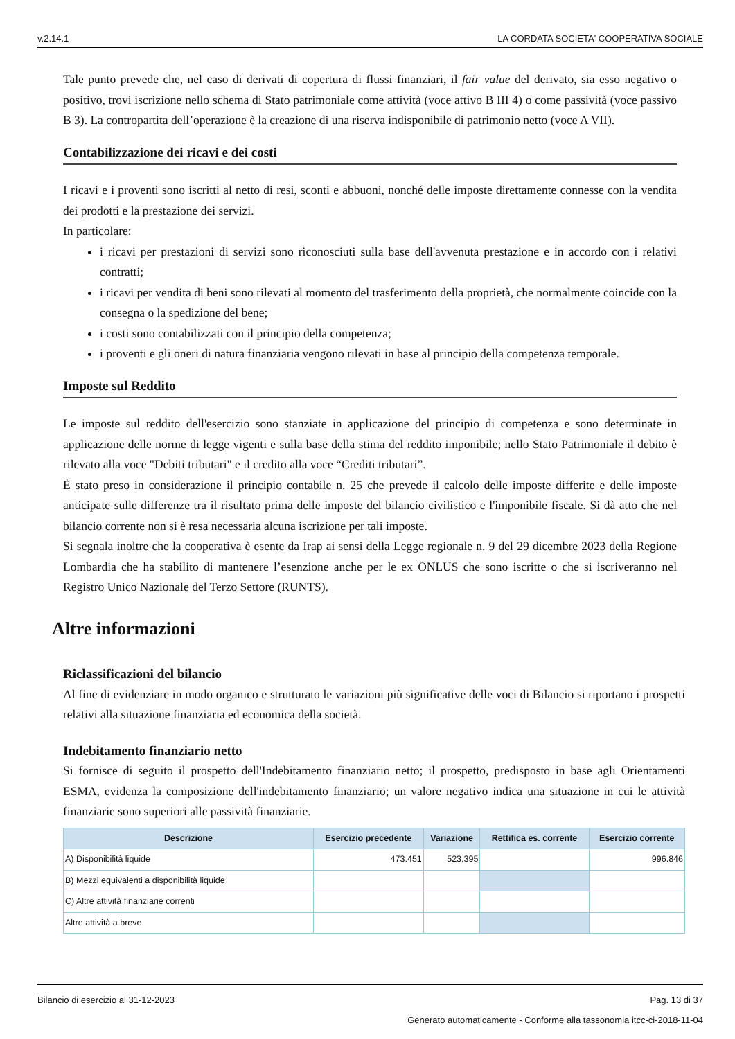v.2.14.1 LA CORDATA SOCIETA' COOPERATIVA SOCIALE
Tale punto prevede che, nel caso di derivati di copertura di flussi finanziari, il fair value del derivato, sia esso negativo o positivo, trovi iscrizione nello schema di Stato patrimoniale come attività (voce attivo B III 4) o come passività (voce passivo B 3). La contropartita dell’operazione è la creazione di una riserva indisponibile di patrimonio netto (voce A VII).
Contabilizzazione dei ricavi e dei costi
I ricavi e i proventi sono iscritti al netto di resi, sconti e abbuoni, nonché delle imposte direttamente connesse con la vendita dei prodotti e la prestazione dei servizi.
In particolare:
i ricavi per prestazioni di servizi sono riconosciuti sulla base dell'avvenuta prestazione e in accordo con i relativi contratti;
i ricavi per vendita di beni sono rilevati al momento del trasferimento della proprietà, che normalmente coincide con la consegna o la spedizione del bene;
i costi sono contabilizzati con il principio della competenza;
i proventi e gli oneri di natura finanziaria vengono rilevati in base al principio della competenza temporale.
Imposte sul Reddito
Le imposte sul reddito dell'esercizio sono stanziate in applicazione del principio di competenza e sono determinate in applicazione delle norme di legge vigenti e sulla base della stima del reddito imponibile; nello Stato Patrimoniale il debito è rilevato alla voce "Debiti tributari" e il credito alla voce “Crediti tributari”.
È stato preso in considerazione il principio contabile n. 25 che prevede il calcolo delle imposte differite e delle imposte anticipate sulle differenze tra il risultato prima delle imposte del bilancio civilistico e l'imponibile fiscale. Si dà atto che nel bilancio corrente non si è resa necessaria alcuna iscrizione per tali imposte.
Si segnala inoltre che la cooperativa è esente da Irap ai sensi della Legge regionale n. 9 del 29 dicembre 2023 della Regione Lombardia che ha stabilito di mantenere l’esenzione anche per le ex ONLUS che sono iscritte o che si iscriveranno nel Registro Unico Nazionale del Terzo Settore (RUNTS).
Altre informazioni
Riclassificazioni del bilancio
Al fine di evidenziare in modo organico e strutturato le variazioni più significative delle voci di Bilancio si riportano i prospetti relativi alla situazione finanziaria ed economica della società.
Indebitamento finanziario netto
Si fornisce di seguito il prospetto dell'Indebitamento finanziario netto; il prospetto, predisposto in base agli Orientamenti ESMA, evidenza la composizione dell'indebitamento finanziario; un valore negativo indica una situazione in cui le attività finanziarie sono superiori alle passività finanziarie.
| Descrizione | Esercizio precedente | Variazione | Rettifica es. corrente | Esercizio corrente |
| --- | --- | --- | --- | --- |
| A) Disponibilità liquide | 473.451 | 523.395 | | 996.846 |
| B) Mezzi equivalenti a disponibilità liquide | | | | |
| C) Altre attività finanziarie correnti | | | | |
| Altre attività a breve | | | | |
Bilancio di esercizio al 31-12-2023 Pag. 13 di 37
Generato automaticamente - Conforme alla tassonomia itcc-ci-2018-11-04